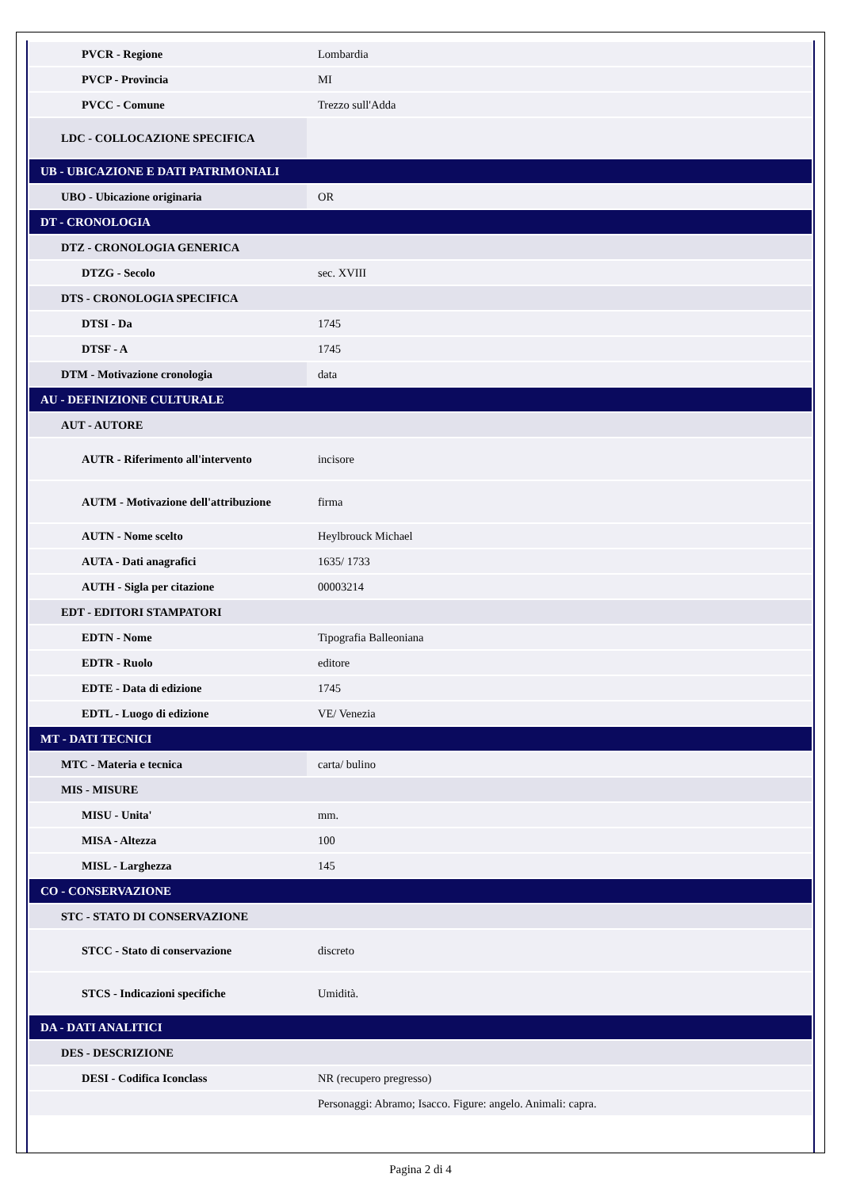| PVCR - Regione | Lombardia |
| PVCP - Provincia | MI |
| PVCC - Comune | Trezzo sull'Adda |
| LDC - COLLOCAZIONE SPECIFICA | |
| UB - UBICAZIONE E DATI PATRIMONIALI | |
| UBO - Ubicazione originaria | OR |
| DT - CRONOLOGIA | |
| DTZ - CRONOLOGIA GENERICA | |
| DTZG - Secolo | sec. XVIII |
| DTS - CRONOLOGIA SPECIFICA | |
| DTSI - Da | 1745 |
| DTSF - A | 1745 |
| DTM - Motivazione cronologia | data |
| AU - DEFINIZIONE CULTURALE | |
| AUT - AUTORE | |
| AUTR - Riferimento all'intervento | incisore |
| AUTM - Motivazione dell'attribuzione | firma |
| AUTN - Nome scelto | Heylbrouck Michael |
| AUTA - Dati anagrafici | 1635/ 1733 |
| AUTH - Sigla per citazione | 00003214 |
| EDT - EDITORI STAMPATORI | |
| EDTN - Nome | Tipografia Balleoniana |
| EDTR - Ruolo | editore |
| EDTE - Data di edizione | 1745 |
| EDTL - Luogo di edizione | VE/ Venezia |
| MT - DATI TECNICI | |
| MTC - Materia e tecnica | carta/ bulino |
| MIS - MISURE | |
| MISU - Unita' | mm. |
| MISA - Altezza | 100 |
| MISL - Larghezza | 145 |
| CO - CONSERVAZIONE | |
| STC - STATO DI CONSERVAZIONE | |
| STCC - Stato di conservazione | discreto |
| STCS - Indicazioni specifiche | Umidità. |
| DA - DATI ANALITICI | |
| DES - DESCRIZIONE | |
| DESI - Codifica Iconclass | NR (recupero pregresso) |
| | Personaggi: Abramo; Isacco. Figure: angelo. Animali: capra. |
Pagina 2 di 4